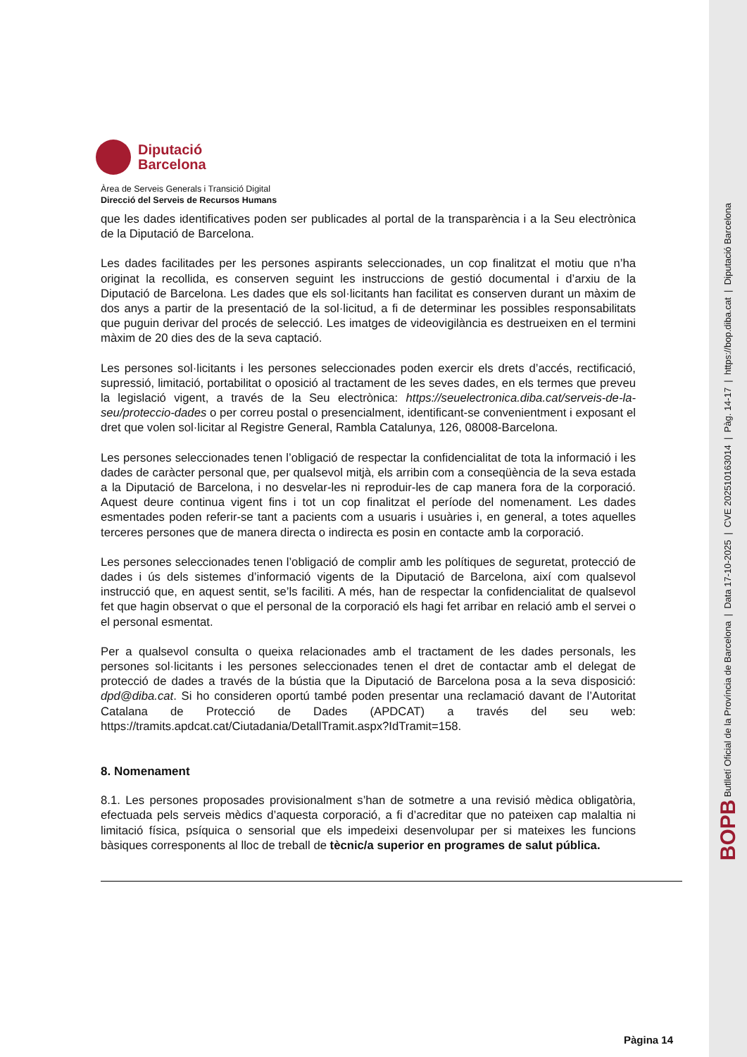BOPB Butlletí Oficial de la Província de Barcelona | Data 17-10-2025 | CVE 202510163014 | Pàg. 14-17 | https://bop.diba.cat | Diputació Barcelona
Diputació
Barcelona
Àrea de Serveis Generals i Transició Digital
Direcció del Serveis de Recursos Humans
que les dades identificatives poden ser publicades al portal de la transparència i a la Seu electrònica de la Diputació de Barcelona.
Les dades facilitades per les persones aspirants seleccionades, un cop finalitzat el motiu que n’ha originat la recollida, es conserven seguint les instruccions de gestió documental i d’arxiu de la Diputació de Barcelona. Les dades que els sol·licitants han facilitat es conserven durant un màxim de dos anys a partir de la presentació de la sol·licitud, a fi de determinar les possibles responsabilitats que puguin derivar del procés de selecció. Les imatges de videovigilància es destrueixen en el termini màxim de 20 dies des de la seva captació.
Les persones sol·licitants i les persones seleccionades poden exercir els drets d’accés, rectificació, supressió, limitació, portabilitat o oposició al tractament de les seves dades, en els termes que preveu la legislació vigent, a través de la Seu electrònica: https://seuelectronica.diba.cat/serveis-de-la-seu/proteccio-dades o per correu postal o presencialment, identificant-se convenientment i exposant el dret que volen sol·licitar al Registre General, Rambla Catalunya, 126, 08008-Barcelona.
Les persones seleccionades tenen l’obligació de respectar la confidencialitat de tota la informació i les dades de caràcter personal que, per qualsevol mitjà, els arribin com a conseqüència de la seva estada a la Diputació de Barcelona, i no desvelar-les ni reproduir-les de cap manera fora de la corporació. Aquest deure continua vigent fins i tot un cop finalitzat el període del nomenament. Les dades esmentades poden referir-se tant a pacients com a usuaris i usuàries i, en general, a totes aquelles terceres persones que de manera directa o indirecta es posin en contacte amb la corporació.
Les persones seleccionades tenen l’obligació de complir amb les polítiques de seguretat, protecció de dades i ús dels sistemes d’informació vigents de la Diputació de Barcelona, així com qualsevol instrucció que, en aquest sentit, se’ls faciliti. A més, han de respectar la confidencialitat de qualsevol fet que hagin observat o que el personal de la corporació els hagi fet arribar en relació amb el servei o el personal esmentat.
Per a qualsevol consulta o queixa relacionades amb el tractament de les dades personals, les persones sol·licitants i les persones seleccionades tenen el dret de contactar amb el delegat de protecció de dades a través de la bústia que la Diputació de Barcelona posa a la seva disposició: dpd@diba.cat. Si ho consideren oportú també poden presentar una reclamació davant de l’Autoritat Catalana de Protecció de Dades (APDCAT) a través del seu web: https://tramits.apdcat.cat/Ciutadania/DetallTramit.aspx?IdTramit=158.
8. Nomenament
8.1. Les persones proposades provisionalment s’han de sotmetre a una revisió mèdica obligatòria, efectuada pels serveis mèdics d’aquesta corporació, a fi d’acreditar que no pateixen cap malaltia ni limitació física, psíquica o sensorial que els impedeixi desenvolupar per si mateixes les funcions bàsiques corresponents al lloc de treball de tècnic/a superior en programes de salut pública.
Pàgina 14